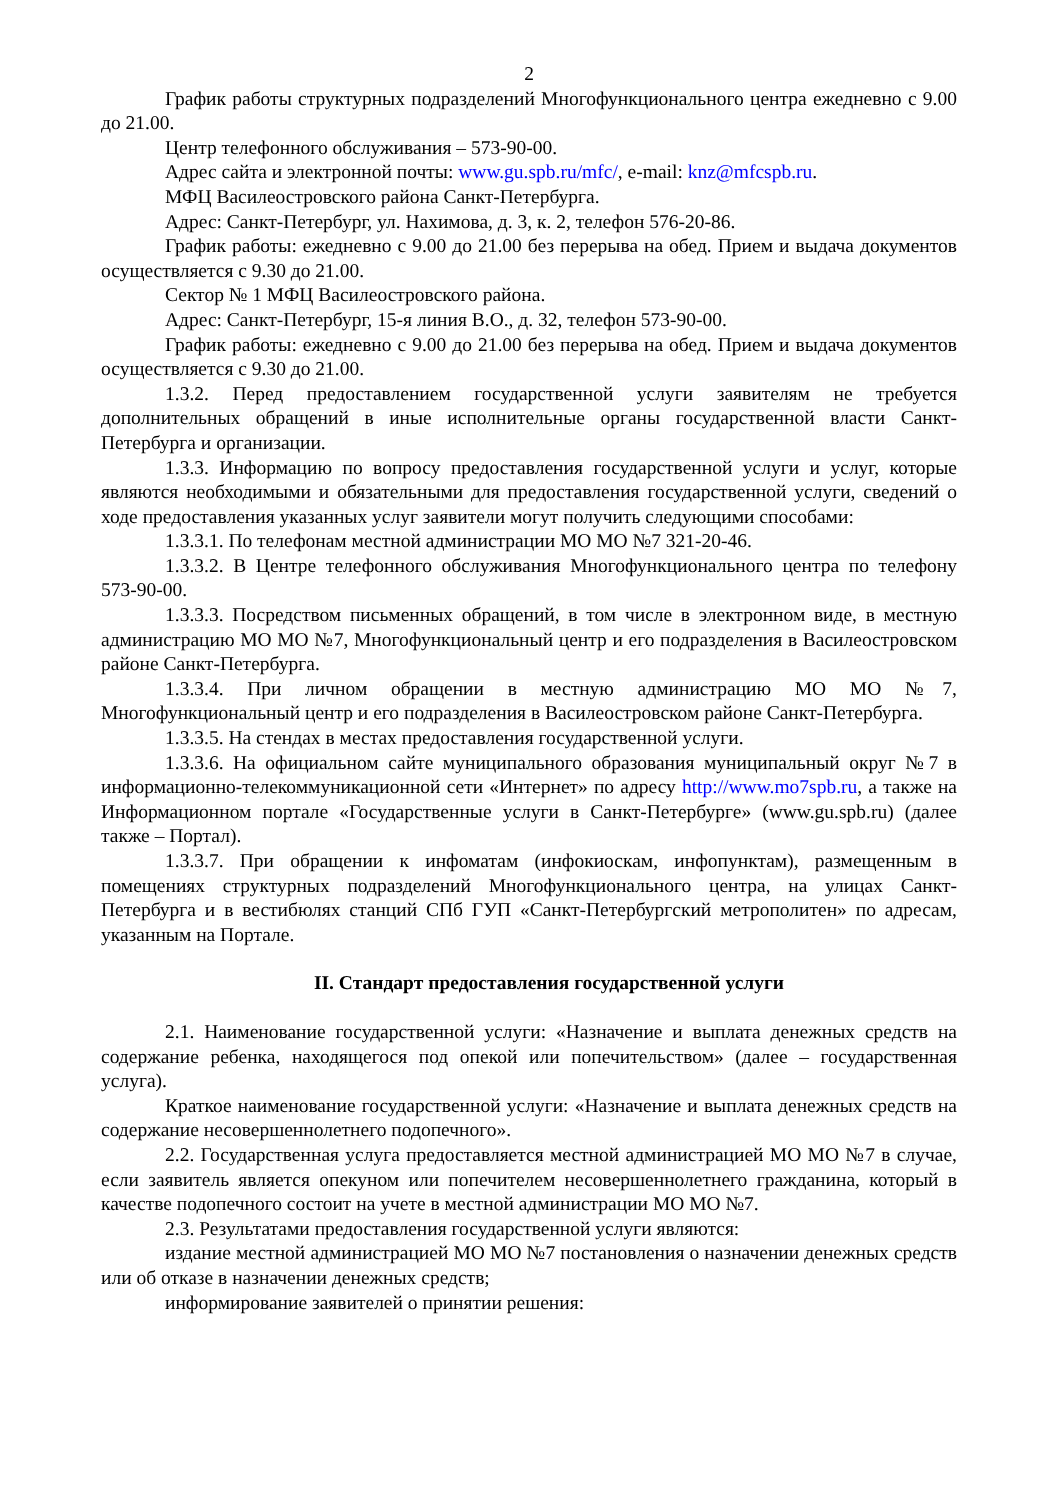2
График работы структурных подразделений Многофункционального центра ежедневно с 9.00 до 21.00.
Центр телефонного обслуживания – 573-90-00.
Адрес сайта и электронной почты: www.gu.spb.ru/mfc/, e-mail: knz@mfcspb.ru.
МФЦ Василеостровского района Санкт-Петербурга.
Адрес: Санкт-Петербург, ул. Нахимова, д. 3, к. 2, телефон 576-20-86.
График работы: ежедневно с 9.00 до 21.00 без перерыва на обед. Прием и выдача документов осуществляется с 9.30 до 21.00.
Сектор № 1 МФЦ Василеостровского района.
Адрес: Санкт-Петербург, 15-я линия В.О., д. 32, телефон 573-90-00.
График работы: ежедневно с 9.00 до 21.00 без перерыва на обед. Прием и выдача документов осуществляется с 9.30 до 21.00.
1.3.2. Перед предоставлением государственной услуги заявителям не требуется дополнительных обращений в иные исполнительные органы государственной власти Санкт-Петербурга и организации.
1.3.3. Информацию по вопросу предоставления государственной услуги и услуг, которые являются необходимыми и обязательными для предоставления государственной услуги, сведений о ходе предоставления указанных услуг заявители могут получить следующими способами:
1.3.3.1. По телефонам местной администрации МО МО №7 321-20-46.
1.3.3.2. В Центре телефонного обслуживания Многофункционального центра по телефону 573-90-00.
1.3.3.3. Посредством письменных обращений, в том числе в электронном виде, в местную администрацию МО МО №7, Многофункциональный центр и его подразделения в Василеостровском районе Санкт-Петербурга.
1.3.3.4. При личном обращении в местную администрацию МО МО №7, Многофункциональный центр и его подразделения в Василеостровском районе Санкт-Петербурга.
1.3.3.5. На стендах в местах предоставления государственной услуги.
1.3.3.6. На официальном сайте муниципального образования муниципальный округ №7 в информационно-телекоммуникационной сети «Интернет» по адресу http://www.mo7spb.ru, а также на Информационном портале «Государственные услуги в Санкт-Петербурге» (www.gu.spb.ru) (далее также – Портал).
1.3.3.7. При обращении к инфоматам (инфокиоскам, инфопунктам), размещенным в помещениях структурных подразделений Многофункционального центра, на улицах Санкт-Петербурга и в вестибюлях станций СПб ГУП «Санкт-Петербургский метрополитен» по адресам, указанным на Портале.
II. Стандарт предоставления государственной услуги
2.1. Наименование государственной услуги: «Назначение и выплата денежных средств на содержание ребенка, находящегося под опекой или попечительством» (далее – государственная услуга).
Краткое наименование государственной услуги: «Назначение и выплата денежных средств на содержание несовершеннолетнего подопечного».
2.2. Государственная услуга предоставляется местной администрацией МО МО №7 в случае, если заявитель является опекуном или попечителем несовершеннолетнего гражданина, который в качестве подопечного состоит на учете в местной администрации МО МО №7.
2.3. Результатами предоставления государственной услуги являются:
издание местной администрацией МО МО №7 постановления о назначении денежных средств или об отказе в назначении денежных средств;
информирование заявителей о принятии решения: